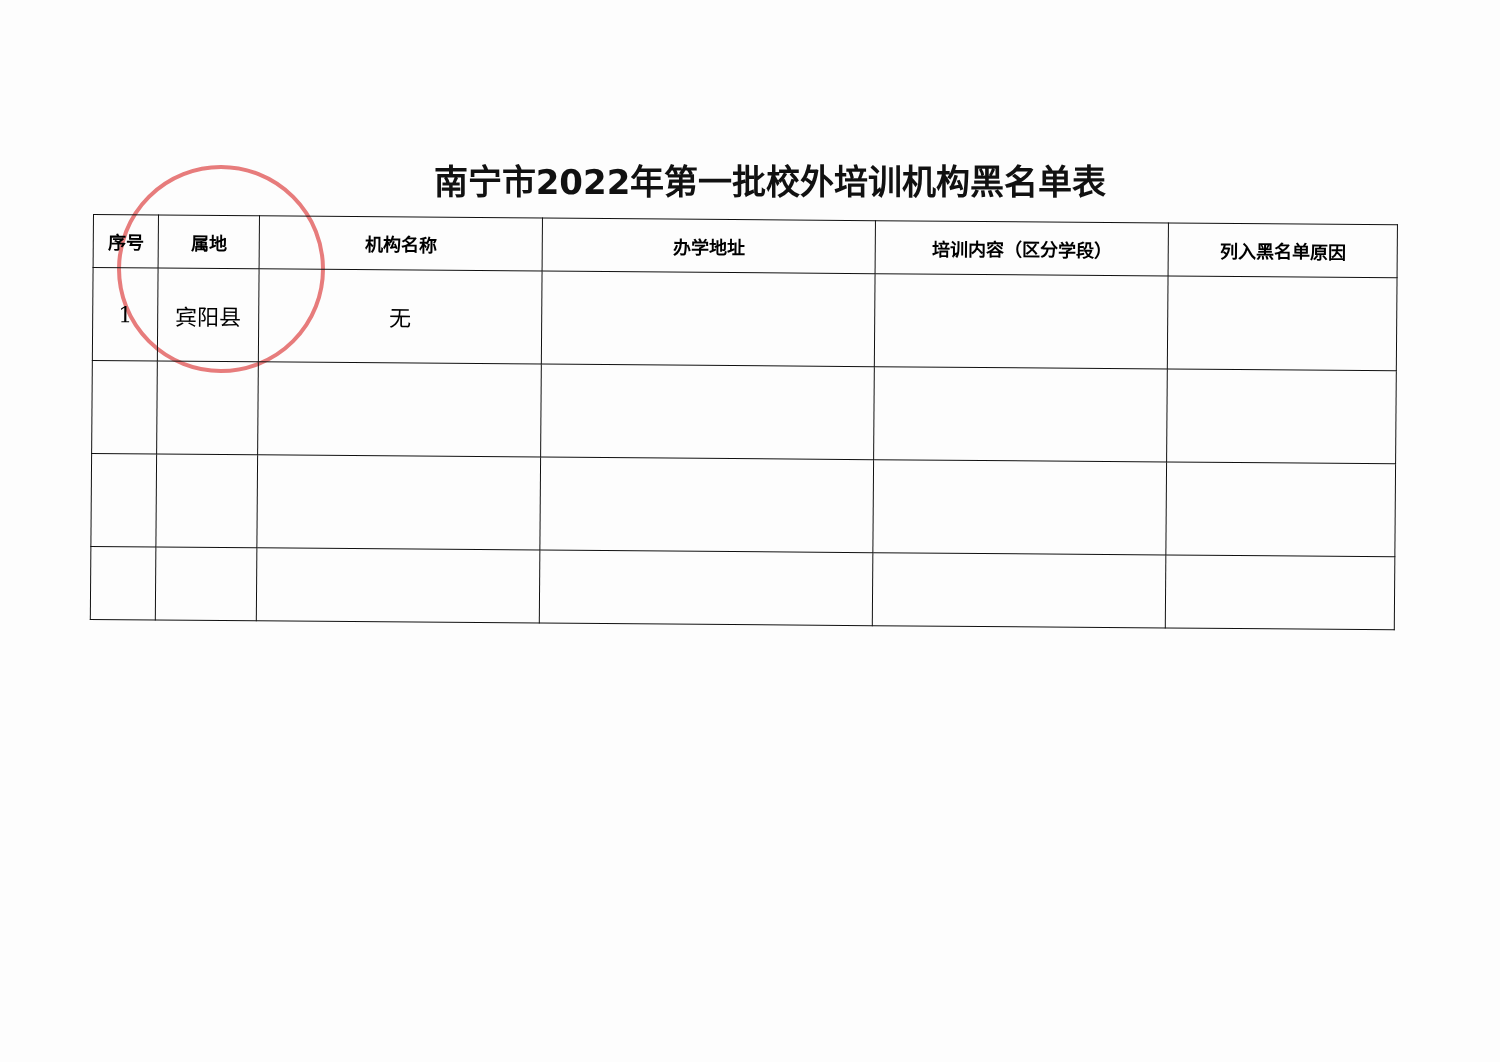南宁市2022年第一批校外培训机构黑名单表
| 序号 | 属地 | 机构名称 | 办学地址 | 培训内容（区分学段） | 列入黑名单原因 |
| --- | --- | --- | --- | --- | --- |
| 1 | 宾阳县 | 无 | | | |